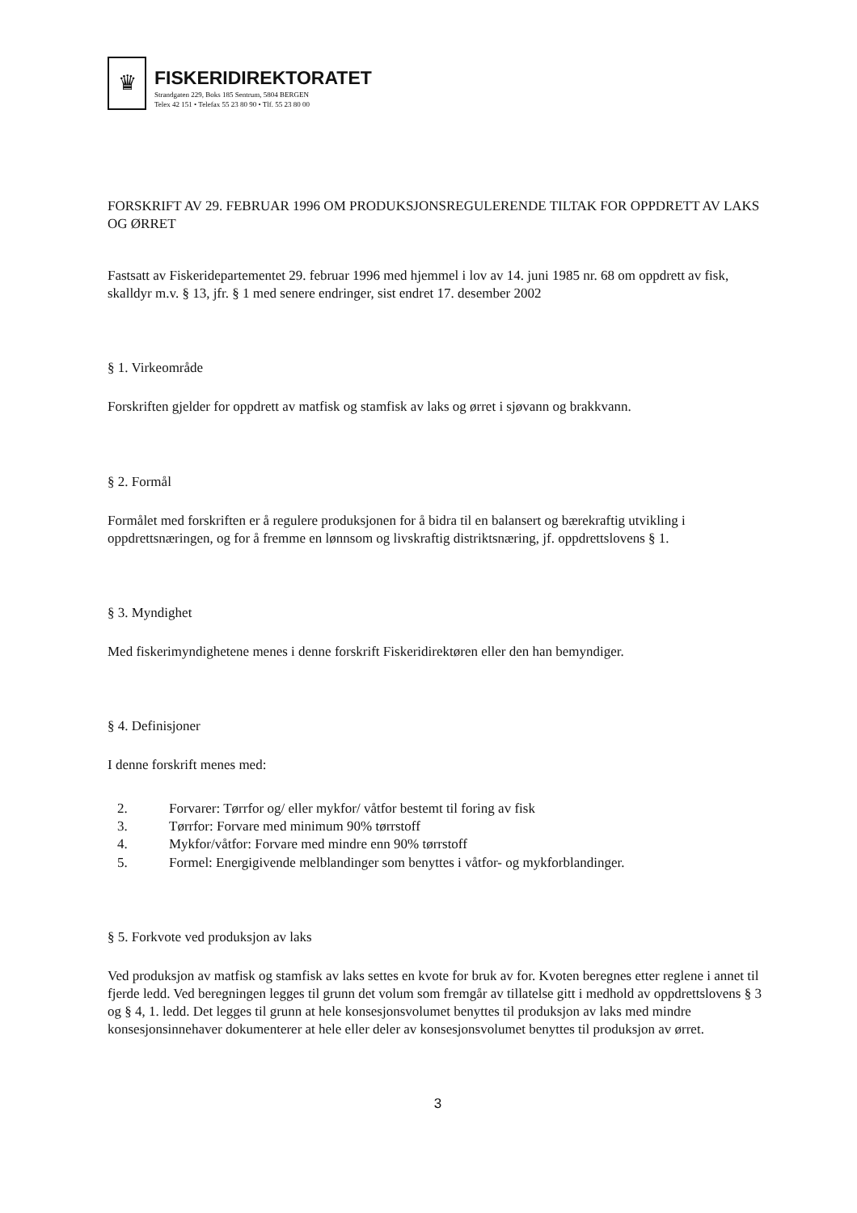♛
FISKERIDIREKTORATET
Strandgaten 229, Boks 185 Sentrum, 5804 BERGEN
Telex 42 151 • Telefax 55 23 80 90 • Tlf. 55 23 80 00
FORSKRIFT AV 29. FEBRUAR 1996 OM PRODUKSJONSREGULERENDE TILTAK FOR OPPDRETT AV LAKS OG ØRRET
Fastsatt av Fiskeridepartementet 29. februar 1996 med hjemmel i lov av 14. juni 1985 nr. 68 om oppdrett av fisk, skalldyr m.v. § 13, jfr. § 1 med senere endringer, sist endret 17. desember 2002
§ 1. Virkeområde
Forskriften gjelder for oppdrett av matfisk og stamfisk av laks og ørret i sjøvann og brakkvann.
§ 2. Formål
Formålet med forskriften er å regulere produksjonen for å bidra til en balansert og bærekraftig utvikling i oppdrettsnæringen, og for å fremme en lønnsom og livskraftig distriktsnæring, jf. oppdrettslovens § 1.
§ 3. Myndighet
Med fiskerimyndighetene menes i denne forskrift Fiskeridirektøren eller den han bemyndiger.
§ 4. Definisjoner
I denne forskrift menes med:
2. Forvarer: Tørrfor og/ eller mykfor/ våtfor bestemt til foring av fisk
3. Tørrfor: Forvare med minimum 90% tørrstoff
4. Mykfor/våtfor: Forvare med mindre enn 90% tørrstoff
5. Formel: Energigivende melblandinger som benyttes i våtfor- og mykforblandinger.
§ 5. Forkvote ved produksjon av laks
Ved produksjon av matfisk og stamfisk av laks settes en kvote for bruk av for. Kvoten beregnes etter reglene i annet til fjerde ledd. Ved beregningen legges til grunn det volum som fremgår av tillatelse gitt i medhold av oppdrettslovens § 3 og § 4, 1. ledd. Det legges til grunn at hele konsesjonsvolumet benyttes til produksjon av laks med mindre konsesjonsinnehaver dokumenterer at hele eller deler av konsesjonsvolumet benyttes til produksjon av ørret.
3